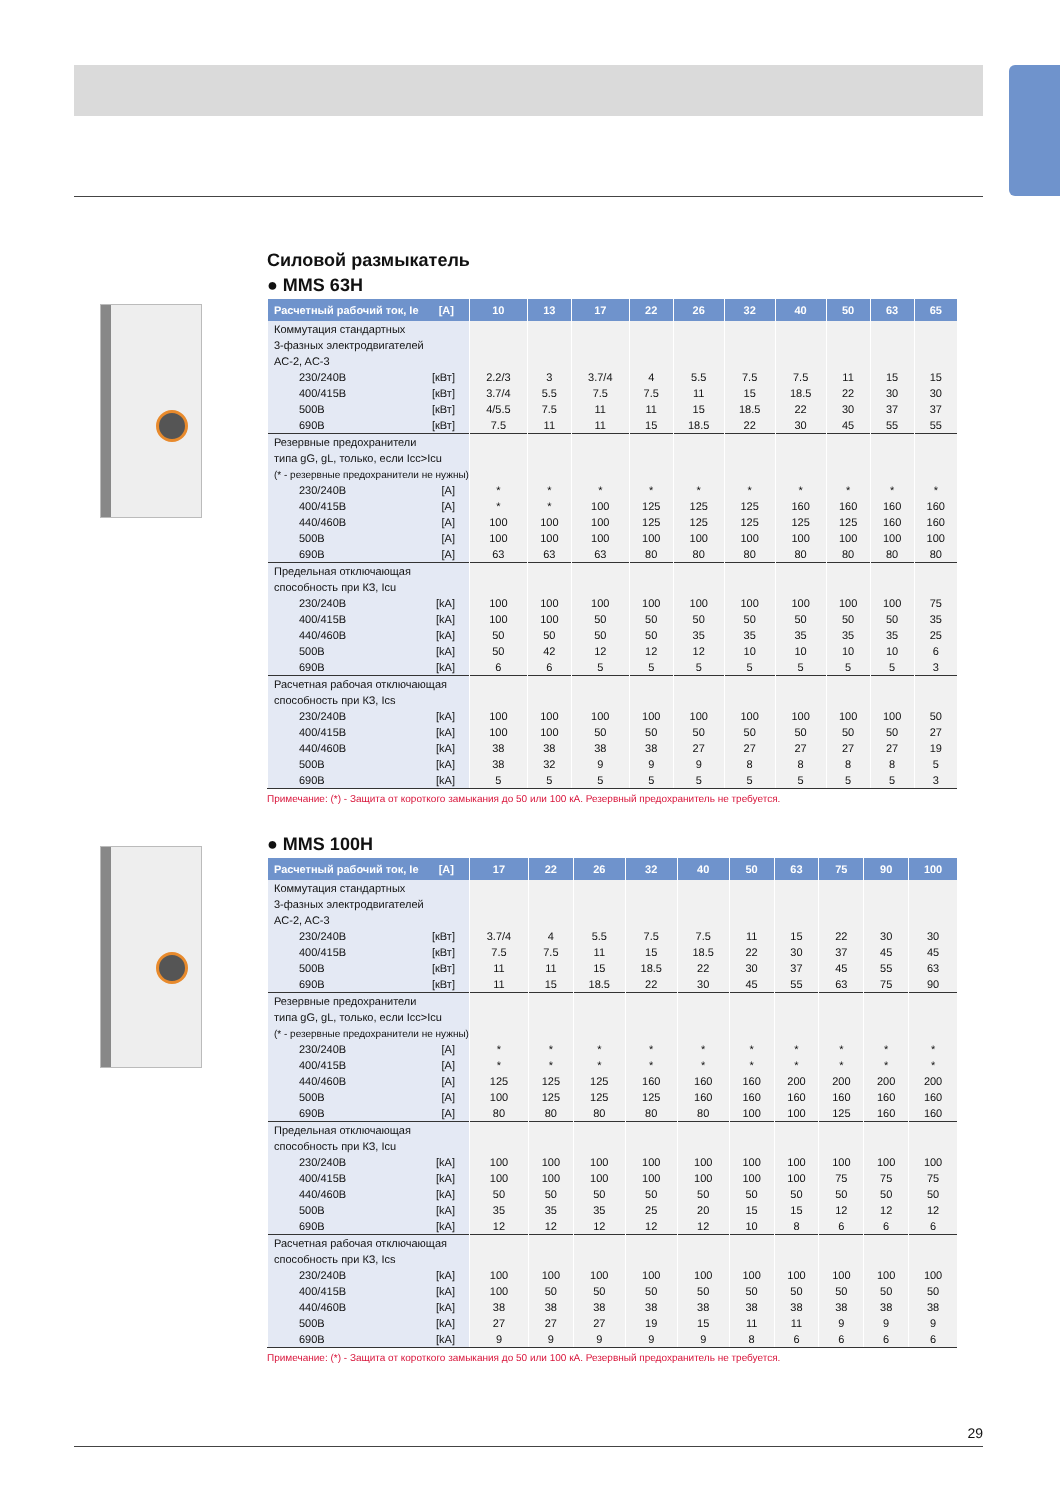Силовой размыкатель
● MMS 63H
| Расчетный рабочий ток, Ie [A] | 10 | 13 | 17 | 22 | 26 | 32 | 40 | 50 | 63 | 65 |
| --- | --- | --- | --- | --- | --- | --- | --- | --- | --- | --- |
| Коммутация стандартных | | | | | | | | | | |
| 3-фазных электродвигателей | | | | | | | | | | |
| AC-2, AC-3 | | | | | | | | | | |
| 230/240В [кВт] | 2.2/3 | 3 | 3.7/4 | 4 | 5.5 | 7.5 | 7.5 | 11 | 15 | 15 |
| 400/415В [кВт] | 3.7/4 | 5.5 | 7.5 | 7.5 | 11 | 15 | 18.5 | 22 | 30 | 30 |
| 500В [кВт] | 4/5.5 | 7.5 | 11 | 11 | 15 | 18.5 | 22 | 30 | 37 | 37 |
| 690В [кВт] | 7.5 | 11 | 11 | 15 | 18.5 | 22 | 30 | 45 | 55 | 55 |
| Резервные предохранители | | | | | | | | | | |
| типа gG, gL, только, если Icc>Icu | | | | | | | | | | |
| (* - резервные предохранители не нужны) | | | | | | | | | | |
| 230/240В [A] | * | * | * | * | * | * | * | * | * | * |
| 400/415В [A] | * | * | 100 | 125 | 125 | 125 | 160 | 160 | 160 | 160 |
| 440/460В [A] | 100 | 100 | 100 | 125 | 125 | 125 | 125 | 125 | 160 | 160 |
| 500В [A] | 100 | 100 | 100 | 100 | 100 | 100 | 100 | 100 | 100 | 100 |
| 690В [A] | 63 | 63 | 63 | 80 | 80 | 80 | 80 | 80 | 80 | 80 |
| Предельная отключающая | | | | | | | | | | |
| способность при КЗ, Icu | | | | | | | | | | |
| 230/240В [kA] | 100 | 100 | 100 | 100 | 100 | 100 | 100 | 100 | 100 | 75 |
| 400/415В [kA] | 100 | 100 | 50 | 50 | 50 | 50 | 50 | 50 | 50 | 35 |
| 440/460В [kA] | 50 | 50 | 50 | 50 | 35 | 35 | 35 | 35 | 35 | 25 |
| 500В [kA] | 50 | 42 | 12 | 12 | 12 | 10 | 10 | 10 | 10 | 6 |
| 690В [kA] | 6 | 6 | 5 | 5 | 5 | 5 | 5 | 5 | 5 | 3 |
| Расчетная рабочая отключающая | | | | | | | | | | |
| способность при КЗ, Ics | | | | | | | | | | |
| 230/240В [kA] | 100 | 100 | 100 | 100 | 100 | 100 | 100 | 100 | 100 | 50 |
| 400/415В [kA] | 100 | 100 | 50 | 50 | 50 | 50 | 50 | 50 | 50 | 27 |
| 440/460В [kA] | 38 | 38 | 38 | 38 | 27 | 27 | 27 | 27 | 27 | 19 |
| 500В [kA] | 38 | 32 | 9 | 9 | 9 | 8 | 8 | 8 | 8 | 5 |
| 690В [kA] | 5 | 5 | 5 | 5 | 5 | 5 | 5 | 5 | 5 | 3 |
Примечание: (*) - Защита от короткого замыкания до 50 или 100 кА. Резервный предохранитель не требуется.
● MMS 100H
| Расчетный рабочий ток, Ie [A] | 17 | 22 | 26 | 32 | 40 | 50 | 63 | 75 | 90 | 100 |
| --- | --- | --- | --- | --- | --- | --- | --- | --- | --- | --- |
| Коммутация стандартных | | | | | | | | | | |
| 3-фазных электродвигателей | | | | | | | | | | |
| AC-2, AC-3 | | | | | | | | | | |
| 230/240В [кВт] | 3.7/4 | 4 | 5.5 | 7.5 | 7.5 | 11 | 15 | 22 | 30 | 30 |
| 400/415В [кВт] | 7.5 | 7.5 | 11 | 15 | 18.5 | 22 | 30 | 37 | 45 | 45 |
| 500В [кВт] | 11 | 11 | 15 | 18.5 | 22 | 30 | 37 | 45 | 55 | 63 |
| 690В [кВт] | 11 | 15 | 18.5 | 22 | 30 | 45 | 55 | 63 | 75 | 90 |
| Резервные предохранители | | | | | | | | | | |
| типа gG, gL, только, если Icc>Icu | | | | | | | | | | |
| (* - резервные предохранители не нужны) | | | | | | | | | | |
| 230/240В [A] | * | * | * | * | * | * | * | * | * | * |
| 400/415В [A] | * | * | * | * | * | * | * | * | * | * |
| 440/460В [A] | 125 | 125 | 125 | 160 | 160 | 160 | 200 | 200 | 200 | 200 |
| 500В [A] | 100 | 125 | 125 | 125 | 160 | 160 | 160 | 160 | 160 | 160 |
| 690В [A] | 80 | 80 | 80 | 80 | 80 | 100 | 100 | 125 | 160 | 160 |
| Предельная отключающая | | | | | | | | | | |
| способность при КЗ, Icu | | | | | | | | | | |
| 230/240В [kA] | 100 | 100 | 100 | 100 | 100 | 100 | 100 | 100 | 100 | 100 |
| 400/415В [kA] | 100 | 100 | 100 | 100 | 100 | 100 | 100 | 75 | 75 | 75 |
| 440/460В [kA] | 50 | 50 | 50 | 50 | 50 | 50 | 50 | 50 | 50 | 50 |
| 500В [kA] | 35 | 35 | 35 | 25 | 20 | 15 | 15 | 12 | 12 | 12 |
| 690В [kA] | 12 | 12 | 12 | 12 | 12 | 10 | 8 | 6 | 6 | 6 |
| Расчетная рабочая отключающая | | | | | | | | | | |
| способность при КЗ, Ics | | | | | | | | | | |
| 230/240В [kA] | 100 | 100 | 100 | 100 | 100 | 100 | 100 | 100 | 100 | 100 |
| 400/415В [kA] | 100 | 50 | 50 | 50 | 50 | 50 | 50 | 50 | 50 | 50 |
| 440/460В [kA] | 38 | 38 | 38 | 38 | 38 | 38 | 38 | 38 | 38 | 38 |
| 500В [kA] | 27 | 27 | 27 | 19 | 15 | 11 | 11 | 9 | 9 | 9 |
| 690В [kA] | 9 | 9 | 9 | 9 | 9 | 8 | 6 | 6 | 6 | 6 |
Примечание: (*) - Защита от короткого замыкания до 50 или 100 кА. Резервный предохранитель не требуется.
29